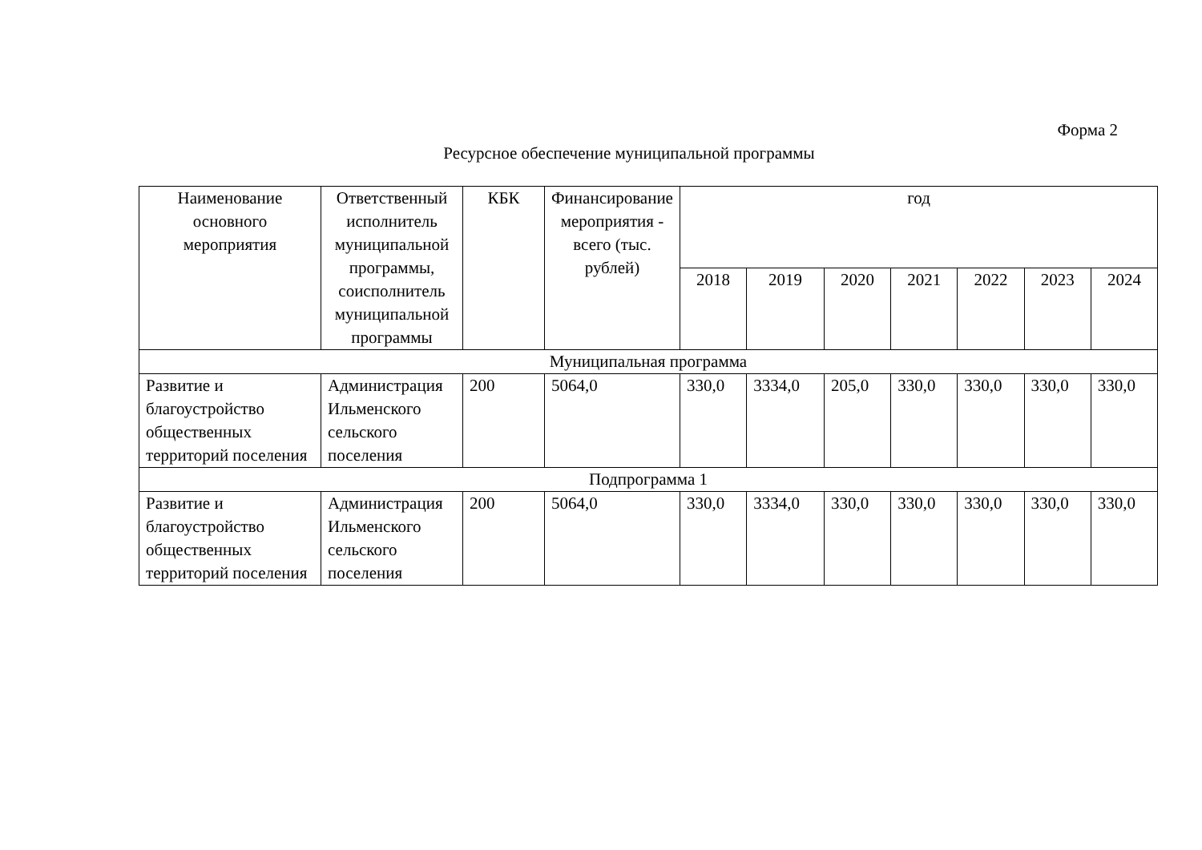Форма 2
Ресурсное обеспечение муниципальной программы
| Наименование основного мероприятия | Ответственный исполнитель муниципальной программы, соисполнитель муниципальной программы | КБК | Финансирование мероприятия - всего (тыс. рублей) | год | | | | | | |
| --- | --- | --- | --- | --- | --- | --- | --- | --- | --- | --- |
| | | | | 2018 | 2019 | 2020 | 2021 | 2022 | 2023 | 2024 |
| Муниципальная программа | | | | | | | | | | |
| Развитие и благоустройство общественных территорий поселения | Администрация Ильменского сельского поселения | 200 | 5064,0 | 330,0 | 3334,0 | 205,0 | 330,0 | 330,0 | 330,0 | 330,0 |
| Подпрограмма 1 | | | | | | | | | | |
| Развитие и благоустройство общественных территорий поселения | Администрация Ильменского сельского поселения | 200 | 5064,0 | 330,0 | 3334,0 | 330,0 | 330,0 | 330,0 | 330,0 | 330,0 |